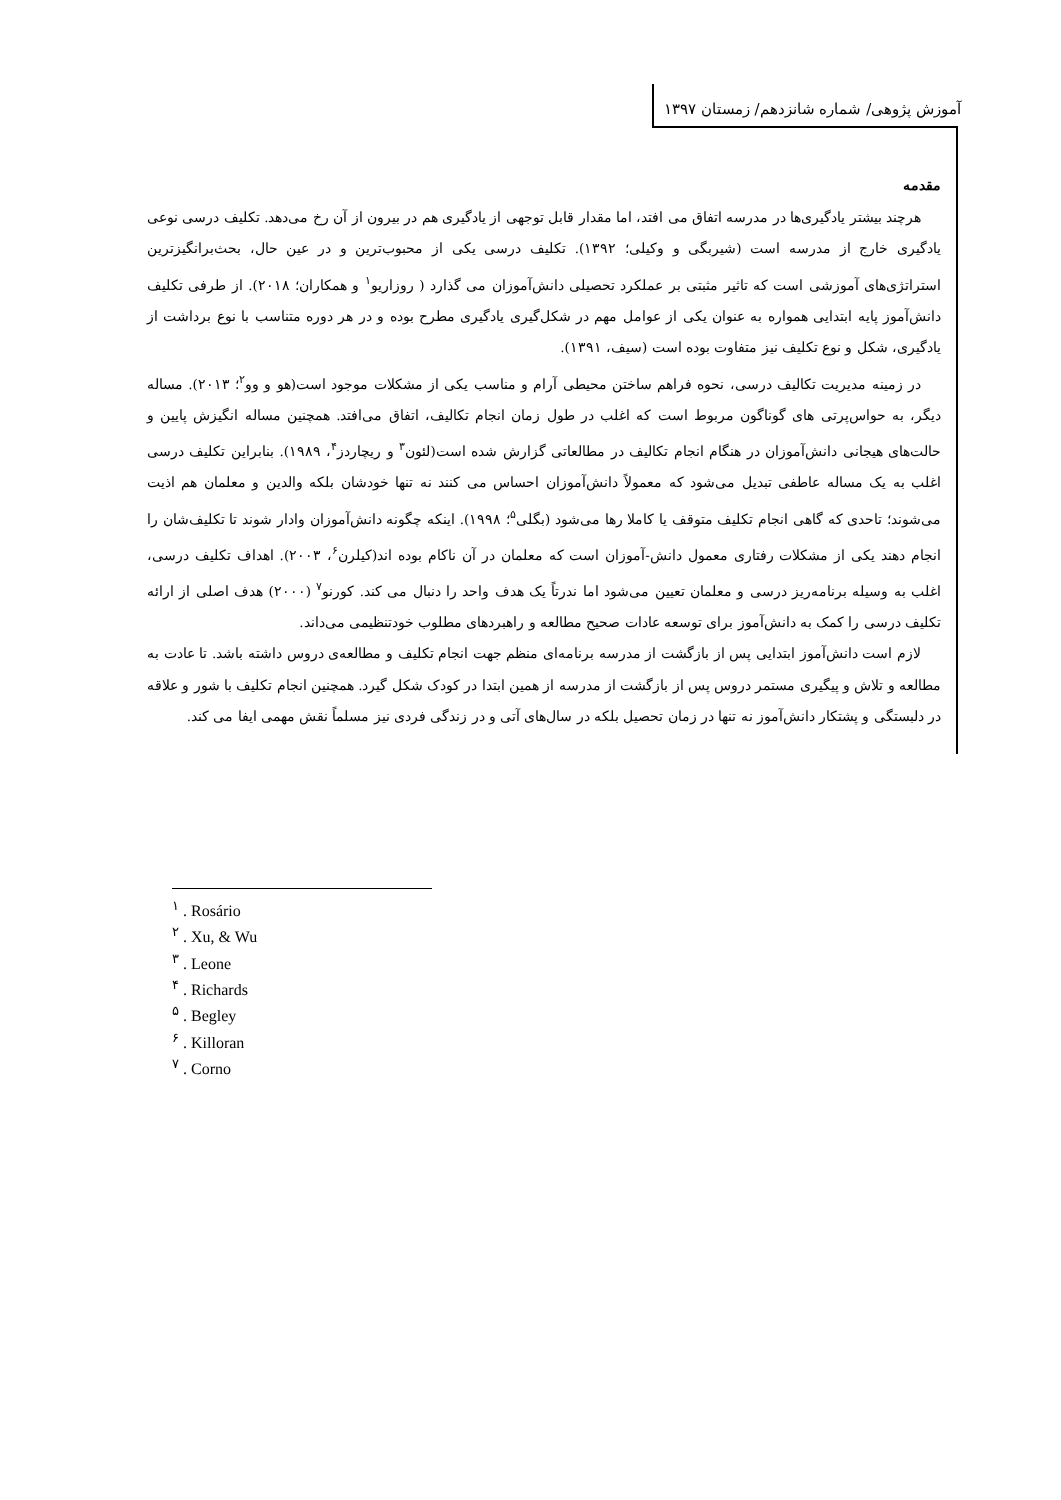آموزش پژوهی/ شماره شانزدهم/ زمستان ۱۳۹۷
مقدمه
هرچند بیشتر یادگیری‌ها در مدرسه اتفاق می افتد، اما مقدار قابل توجهی از یادگیری هم در بیرون از آن رخ می‌دهد. تکلیف درسی نوعی یادگیری خارج از مدرسه است (شیربگی و وکیلی؛ ۱۳۹۲). تکلیف درسی یکی از محبوب‌ترین و در عین حال، بحث‌برانگیزترین استراتژی‌های آموزشی است که تاثیر مثبتی بر عملکرد تحصیلی دانش‌آموزان می گذارد ( روزاریو<sup>۱</sup> و همکاران؛ ۲۰۱۸). از طرفی تکلیف دانش‌آموز پایه ابتدایی همواره به عنوان یکی از عوامل مهم در شکل‌گیری یادگیری مطرح بوده و در هر دوره متناسب با نوع برداشت از یادگیری، شکل و نوع تکلیف نیز متفاوت بوده است (سیف، ۱۳۹۱).
در زمینه مدیریت تکالیف درسی، نحوه فراهم ساختن محیطی آرام و مناسب یکی از مشکلات موجود است(هو و وو<sup>۲</sup>؛ ۲۰۱۳). مساله دیگر، به حواس‌پرتی های گوناگون مربوط است که اغلب در طول زمان انجام تکالیف، اتفاق می‌افتد. همچنین مساله انگیزش پایین و حالت‌های هیجانی دانش‌آموزان در هنگام انجام تکالیف در مطالعاتی گزارش شده است(لئون<sup>۳</sup> و ریچاردز<sup>۴</sup>، ۱۹۸۹). بنابراین تکلیف درسی اغلب به یک مساله عاطفی تبدیل می‌شود که معمولاً دانش‌آموزان احساس می کنند نه تنها خودشان بلکه والدین و معلمان هم اذیت می‌شوند؛ تاحدی که گاهی انجام تکلیف متوقف یا کاملا رها می‌شود (بگلی<sup>۵</sup>؛ ۱۹۹۸). اینکه چگونه دانش‌آموزان وادار شوند تا تکلیف‌شان را انجام دهند یکی از مشکلات رفتاری معمول دانش-آموزان است که معلمان در آن ناکام بوده اند(کیلرن<sup>۶</sup>، ۲۰۰۳). اهداف تکلیف درسی، اغلب به وسیله برنامه‌ریز درسی و معلمان تعیین می‌شود اما ندرتاً یک هدف واحد را دنبال می کند. کورنو<sup>۷</sup> (۲۰۰۰) هدف اصلی از ارائه تکلیف درسی را کمک به دانش‌آموز برای توسعه عادات صحیح مطالعه و راهبردهای مطلوب خودتنظیمی می‌داند.
لازم است دانش‌آموز ابتدایی پس از بازگشت از مدرسه برنامه‌ای منظم جهت انجام تکلیف و مطالعه‌ی دروس داشته باشد. تا عادت به مطالعه و تلاش و پیگیری مستمر دروس پس از بازگشت از مدرسه از همین ابتدا در کودک شکل گیرد. همچنین انجام تکلیف با شور و علاقه در دلبستگی و پشتکار دانش‌آموز نه تنها در زمان تحصیل بلکه در سال‌های آتی و در زندگی فردی نیز مسلماً نقش مهمی ایفا می کند.
<sup>۱</sup> . Rosário
<sup>۲</sup> . Xu, & Wu
<sup>۳</sup> . Leone
<sup>۴</sup> . Richards
<sup>۵</sup> . Begley
<sup>۶</sup> . Killoran
<sup>۷</sup> . Corno